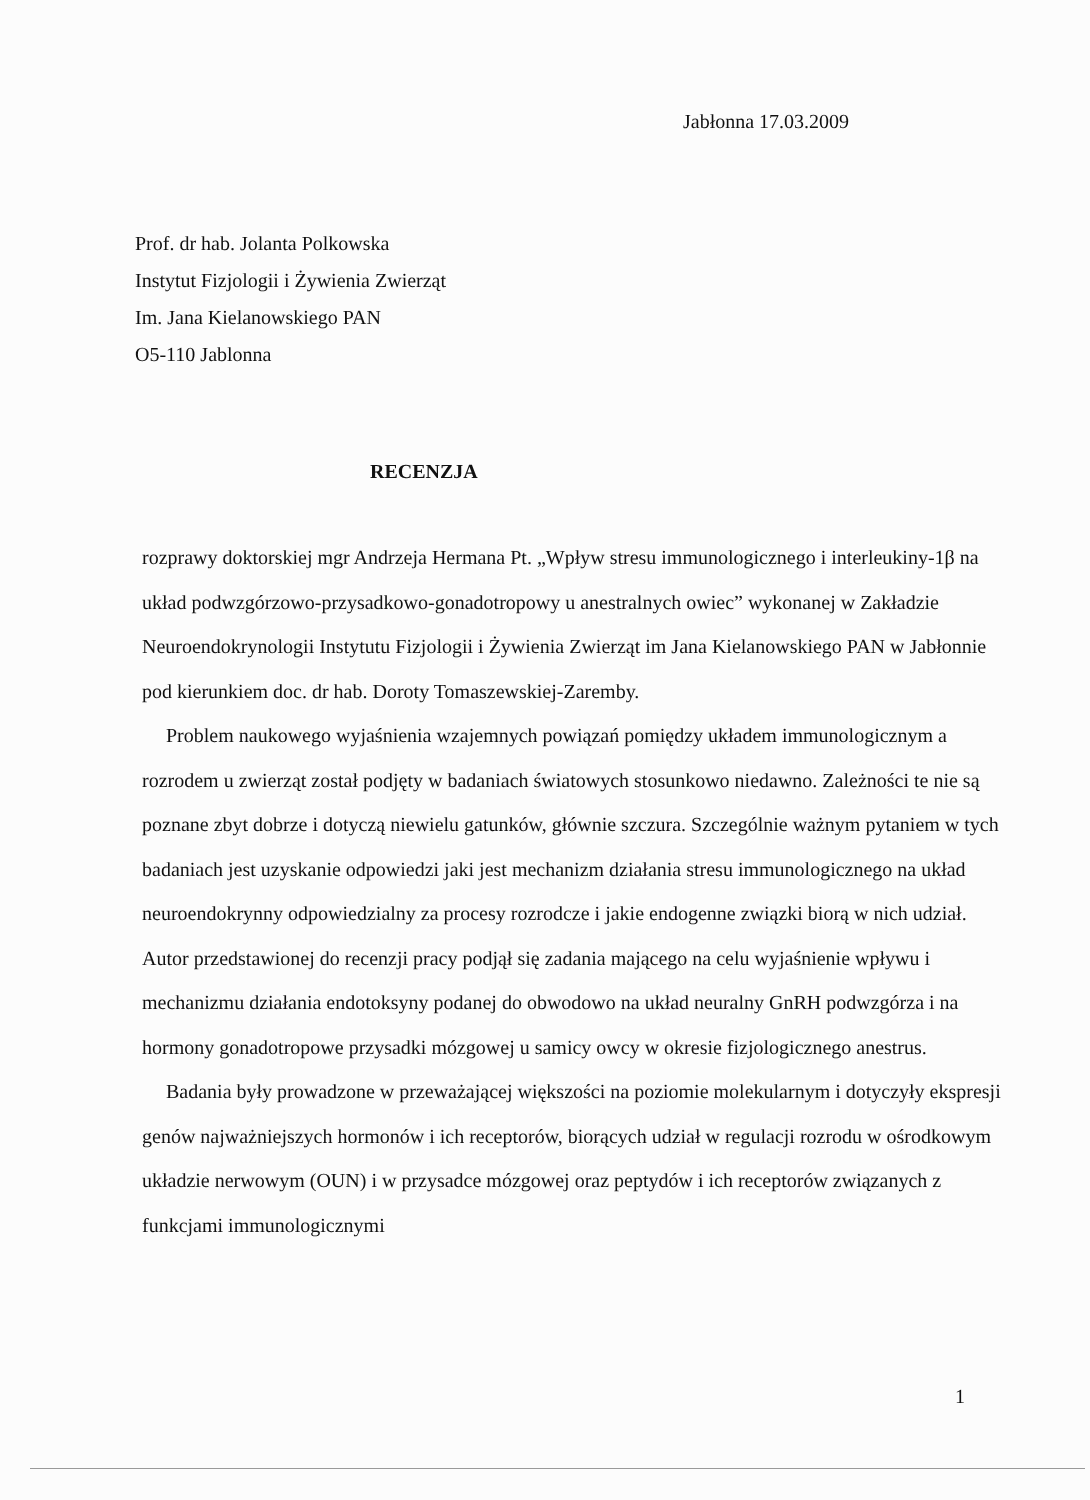Jabłonna 17.03.2009
Prof. dr hab. Jolanta Polkowska
Instytut Fizjologii i Żywienia Zwierząt
Im. Jana Kielanowskiego PAN
O5-110 Jablonna
RECENZJA
rozprawy doktorskiej mgr Andrzeja Hermana Pt. „Wpływ stresu immunologicznego i interleukiny-1β na układ podwzgórzowo-przysadkowo-gonadotropowy u anestralnych owiec” wykonanej w Zakładzie Neuroendokrynologii Instytutu Fizjologii i Żywienia Zwierząt im Jana Kielanowskiego PAN w Jabłonnie pod kierunkiem doc. dr hab. Doroty Tomaszewskiej-Zaremby.
Problem naukowego wyjaśnienia wzajemnych powiązań pomiędzy układem immunologicznym a rozrodem u zwierząt został podjęty w badaniach światowych stosunkowo niedawno. Zależności te nie są poznane zbyt dobrze i dotyczą niewielu gatunków, głównie szczura. Szczególnie ważnym pytaniem w tych badaniach jest uzyskanie odpowiedzi jaki jest mechanizm działania stresu immunologicznego na układ neuroendokrynny odpowiedzialny za procesy rozrodcze i jakie endogenne związki biorą w nich udział. Autor przedstawionej do recenzji pracy podjął się zadania mającego na celu wyjaśnienie wpływu i mechanizmu działania endotoksyny podanej do obwodowo na układ neuralny GnRH podwzgórza i na hormony gonadotropowe przysadki mózgowej u samicy owcy w okresie fizjologicznego anestrus.
Badania były prowadzone w przeważającej większości na poziomie molekularnym i dotyczyły ekspresji genów najważniejszych hormonów i ich receptorów, biorących udział w regulacji rozrodu w ośrodkowym układzie nerwowym (OUN) i w przysadce mózgowej oraz peptydów i ich receptorów związanych z funkcjami immunologicznymi
1